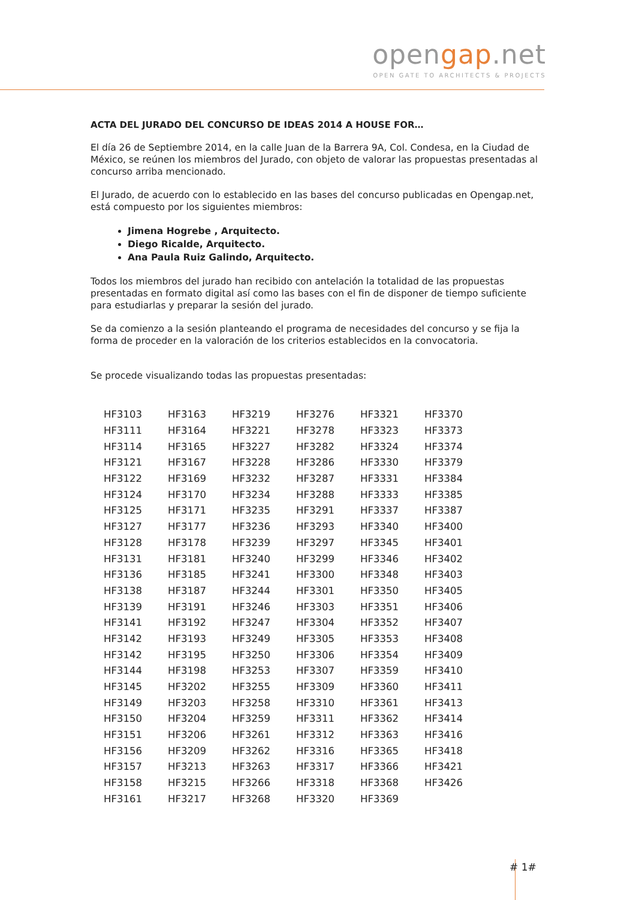opengap.net
OPEN GATE TO ARCHITECTS & PROJECTS
ACTA DEL JURADO DEL CONCURSO DE IDEAS 2014 A HOUSE FOR…
El día 26 de Septiembre 2014, en la calle Juan de la Barrera 9A, Col. Condesa, en la Ciudad de México, se reúnen los miembros del Jurado, con objeto de valorar las propuestas presentadas al concurso arriba mencionado.
El Jurado, de acuerdo con lo establecido en las bases del concurso publicadas en Opengap.net, está compuesto por los siguientes miembros:
Jimena Hogrebe , Arquitecto.
Diego Ricalde, Arquitecto.
Ana Paula Ruiz Galindo, Arquitecto.
Todos los miembros del jurado han recibido con antelación la totalidad de las propuestas presentadas en formato digital así como las bases con el fin de disponer de tiempo suficiente para estudiarlas y preparar la sesión del jurado.
Se da comienzo a la sesión planteando el programa de necesidades del concurso y se fija la forma de proceder en la valoración de los criterios establecidos en la convocatoria.
Se procede visualizando todas las propuestas presentadas:
| HF3103 | HF3163 | HF3219 | HF3276 | HF3321 | HF3370 |
| HF3111 | HF3164 | HF3221 | HF3278 | HF3323 | HF3373 |
| HF3114 | HF3165 | HF3227 | HF3282 | HF3324 | HF3374 |
| HF3121 | HF3167 | HF3228 | HF3286 | HF3330 | HF3379 |
| HF3122 | HF3169 | HF3232 | HF3287 | HF3331 | HF3384 |
| HF3124 | HF3170 | HF3234 | HF3288 | HF3333 | HF3385 |
| HF3125 | HF3171 | HF3235 | HF3291 | HF3337 | HF3387 |
| HF3127 | HF3177 | HF3236 | HF3293 | HF3340 | HF3400 |
| HF3128 | HF3178 | HF3239 | HF3297 | HF3345 | HF3401 |
| HF3131 | HF3181 | HF3240 | HF3299 | HF3346 | HF3402 |
| HF3136 | HF3185 | HF3241 | HF3300 | HF3348 | HF3403 |
| HF3138 | HF3187 | HF3244 | HF3301 | HF3350 | HF3405 |
| HF3139 | HF3191 | HF3246 | HF3303 | HF3351 | HF3406 |
| HF3141 | HF3192 | HF3247 | HF3304 | HF3352 | HF3407 |
| HF3142 | HF3193 | HF3249 | HF3305 | HF3353 | HF3408 |
| HF3142 | HF3195 | HF3250 | HF3306 | HF3354 | HF3409 |
| HF3144 | HF3198 | HF3253 | HF3307 | HF3359 | HF3410 |
| HF3145 | HF3202 | HF3255 | HF3309 | HF3360 | HF3411 |
| HF3149 | HF3203 | HF3258 | HF3310 | HF3361 | HF3413 |
| HF3150 | HF3204 | HF3259 | HF3311 | HF3362 | HF3414 |
| HF3151 | HF3206 | HF3261 | HF3312 | HF3363 | HF3416 |
| HF3156 | HF3209 | HF3262 | HF3316 | HF3365 | HF3418 |
| HF3157 | HF3213 | HF3263 | HF3317 | HF3366 | HF3421 |
| HF3158 | HF3215 | HF3266 | HF3318 | HF3368 | HF3426 |
| HF3161 | HF3217 | HF3268 | HF3320 | HF3369 | |
# 1#